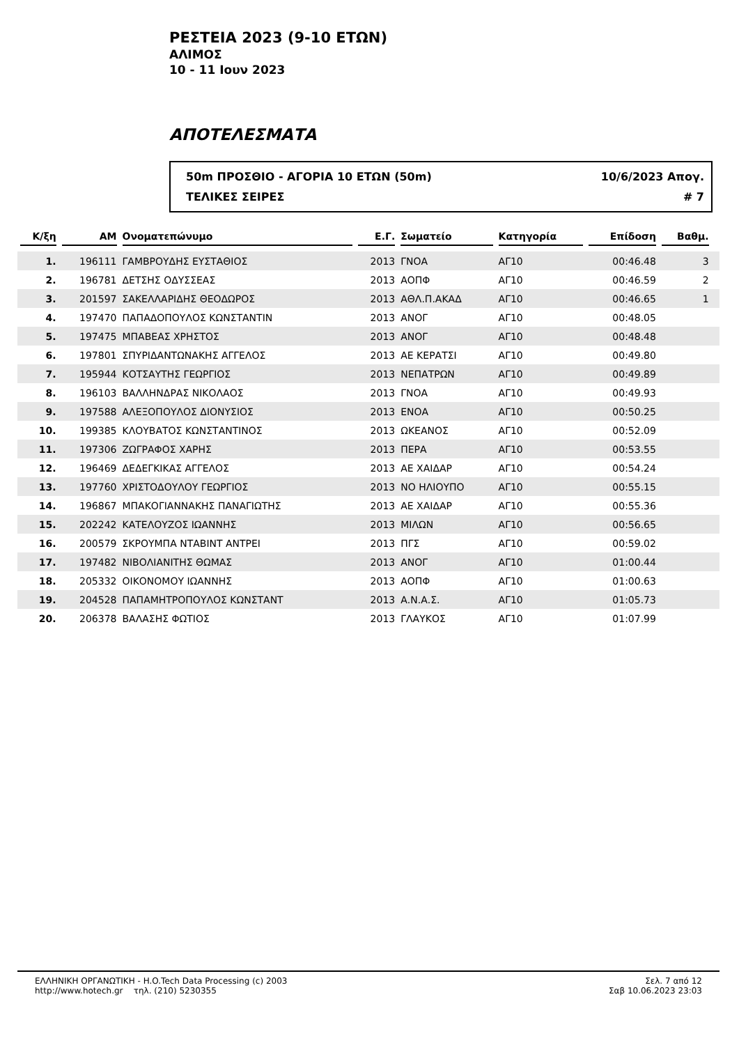ΡΕΣΤΕΙΑ 2023 (9-10 ΕΤΩΝ)
ΑΛΙΜΟΣ
10 - 11 Ιουν 2023
ΑΠΟΤΕΛΕΣΜΑΤΑ
50m ΠΡΟΣΘΙΟ - ΑΓΟΡΙΑ 10 ΕΤΩΝ (50m) 10/6/2023 Απογ.
ΤΕΛΙΚΕΣ ΣΕΙΡΕΣ # 7
| Κ/ξη | ΑΜ | Ονοματεπώνυμο | Ε.Γ. | Σωματείο | Κατηγορία | Επίδοση | Βαθμ. | |
| --- | --- | --- | --- | --- | --- | --- | --- | --- |
| 1. | 196111 | ΓΑΜΒΡΟΥΔΗΣ ΕΥΣΤΑΘΙΟΣ | 2013 | ΓΝΟΑ | ΑΓ10 | 00:46.48 | 3 | |
| 2. | 196781 | ΔΕΤΣΗΣ ΟΔΥΣΣΕΑΣ | 2013 | ΑΟΠΦ | ΑΓ10 | 00:46.59 | 2 | |
| 3. | 201597 | ΣΑΚΕΛΛΑΡΙΔΗΣ ΘΕΟΔΩΡΟΣ | 2013 | ΑΘΛ.Π.ΑΚΑΔ | ΑΓ10 | 00:46.65 | 1 | |
| 4. | 197470 | ΠΑΠΑΔΟΠΟΥΛΟΣ ΚΩΝΣΤΑΝΤΙΝ | 2013 | ΑΝΟΓ | ΑΓ10 | 00:48.05 | | |
| 5. | 197475 | ΜΠΑΒΕΑΣ ΧΡΗΣΤΟΣ | 2013 | ΑΝΟΓ | ΑΓ10 | 00:48.48 | | |
| 6. | 197801 | ΣΠΥΡΙΔΑΝΤΩΝΑΚΗΣ ΑΓΓΕΛΟΣ | 2013 | ΑΕ ΚΕΡΑΤΣΙ | ΑΓ10 | 00:49.80 | | |
| 7. | 195944 | ΚΟΤΣΑΥΤΗΣ ΓΕΩΡΓΙΟΣ | 2013 | ΝΕΠΑΤΡΩΝ | ΑΓ10 | 00:49.89 | | |
| 8. | 196103 | ΒΑΛΛΗΝΔΡΑΣ ΝΙΚΟΛΑΟΣ | 2013 | ΓΝΟΑ | ΑΓ10 | 00:49.93 | | |
| 9. | 197588 | ΑΛΕΞΟΠΟΥΛΟΣ ΔΙΟΝΥΣΙΟΣ | 2013 | ΕΝΟΑ | ΑΓ10 | 00:50.25 | | |
| 10. | 199385 | ΚΛΟΥΒΑΤΟΣ ΚΩΝΣΤΑΝΤΙΝΟΣ | 2013 | ΩΚΕΑΝΟΣ | ΑΓ10 | 00:52.09 | | |
| 11. | 197306 | ΖΩΓΡΑΦΟΣ ΧΑΡΗΣ | 2013 | ΠΕΡΑ | ΑΓ10 | 00:53.55 | | |
| 12. | 196469 | ΔΕΔΕΓΚΙΚΑΣ ΑΓΓΕΛΟΣ | 2013 | ΑΕ ΧΑΙΔΑΡ | ΑΓ10 | 00:54.24 | | |
| 13. | 197760 | ΧΡΙΣΤΟΔΟΥΛΟΥ ΓΕΩΡΓΙΟΣ | 2013 | ΝΟ ΗΛΙΟΥΠΟ | ΑΓ10 | 00:55.15 | | |
| 14. | 196867 | ΜΠΑΚΟΓΙΑΝΝΑΚΗΣ ΠΑΝΑΓΙΩΤΗΣ | 2013 | ΑΕ ΧΑΙΔΑΡ | ΑΓ10 | 00:55.36 | | |
| 15. | 202242 | ΚΑΤΕΛΟΥΖΟΣ ΙΩΑΝΝΗΣ | 2013 | ΜΙΛΩΝ | ΑΓ10 | 00:56.65 | | |
| 16. | 200579 | ΣΚΡΟΥΜΠΑ ΝΤΑΒΙΝΤ ΑΝΤΡΕΙ | 2013 | ΠΓΣ | ΑΓ10 | 00:59.02 | | |
| 17. | 197482 | ΝΙΒΟΛΙΑΝΙΤΗΣ ΘΩΜΑΣ | 2013 | ΑΝΟΓ | ΑΓ10 | 01:00.44 | | |
| 18. | 205332 | ΟΙΚΟΝΟΜΟΥ ΙΩΑΝΝΗΣ | 2013 | ΑΟΠΦ | ΑΓ10 | 01:00.63 | | |
| 19. | 204528 | ΠΑΠΑΜΗΤΡΟΠΟΥΛΟΣ ΚΩΝΣΤΑΝΤ | 2013 | Α.Ν.Α.Σ. | ΑΓ10 | 01:05.73 | | |
| 20. | 206378 | ΒΑΛΑΣΗΣ ΦΩΤΙΟΣ | 2013 | ΓΛΑΥΚΟΣ | ΑΓ10 | 01:07.99 | | |
ΕΛΛΗΝΙΚΗ ΟΡΓΑΝΩΤΙΚΗ - H.O.Tech Data Processing (c) 2003
http://www.hotech.gr τηλ. (210) 5230355
Σελ. 7 από 12
Σαβ 10.06.2023 23:03